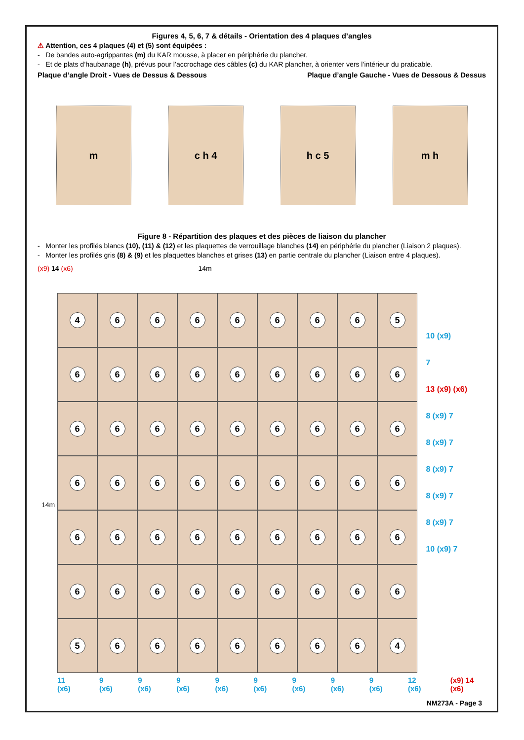Figures 4, 5, 6, 7 & détails - Orientation des 4 plaques d’angles
⚠ Attention, ces 4 plaques (4) et (5) sont équipées :
- De bandes auto-agrippantes (m) du KAR mousse, à placer en périphérie du plancher,
- Et de plats d’haubanage (h), prévus pour l’accrochage des câbles (c) du KAR plancher, à orienter vers l’intérieur du praticable.
Plaque d’angle Droit - Vues de Dessus & Dessous Plaque d’angle Gauche - Vues de Dessous & Dessus
m c h 4 h c 5 m h
Figure 8 - Répartition des plaques et des pièces de liaison du plancher
- Monter les profilés blancs (10), (11) & (12) et les plaquettes de verrouillage blanches (14) en périphérie du plancher (Liaison 2 plaques).
- Monter les profilés gris (8) & (9) et les plaquettes blanches et grises (13) en partie centrale du plancher (Liaison entre 4 plaques).
(x9) 14 (x6) 14m
4
6
6
6
6
6
6
6
5
6
6
6
6
6
6
6
6
6
6
6
6
6
6
6
6
6
6
6
6
6
6
6
6
6
6
6
6
6
6
6
6
6
6
6
6
6
6
6
6
6
6
6
6
6
5
6
6
6
6
6
6
6
4
10 (x9)
7
13 (x9) (x6)
8 (x9) 7
8 (x9) 7
8 (x9) 7
8 (x9) 7
8 (x9) 7
10 (x9) 7
11 (x6) 9 (x6) 9 (x6) 9 (x6) 9 (x6) 9 (x6) 9 (x6) 9 (x6) 9 (x6) 12 (x6) (x9) 14 (x6)
14m
NM273A - Page 3